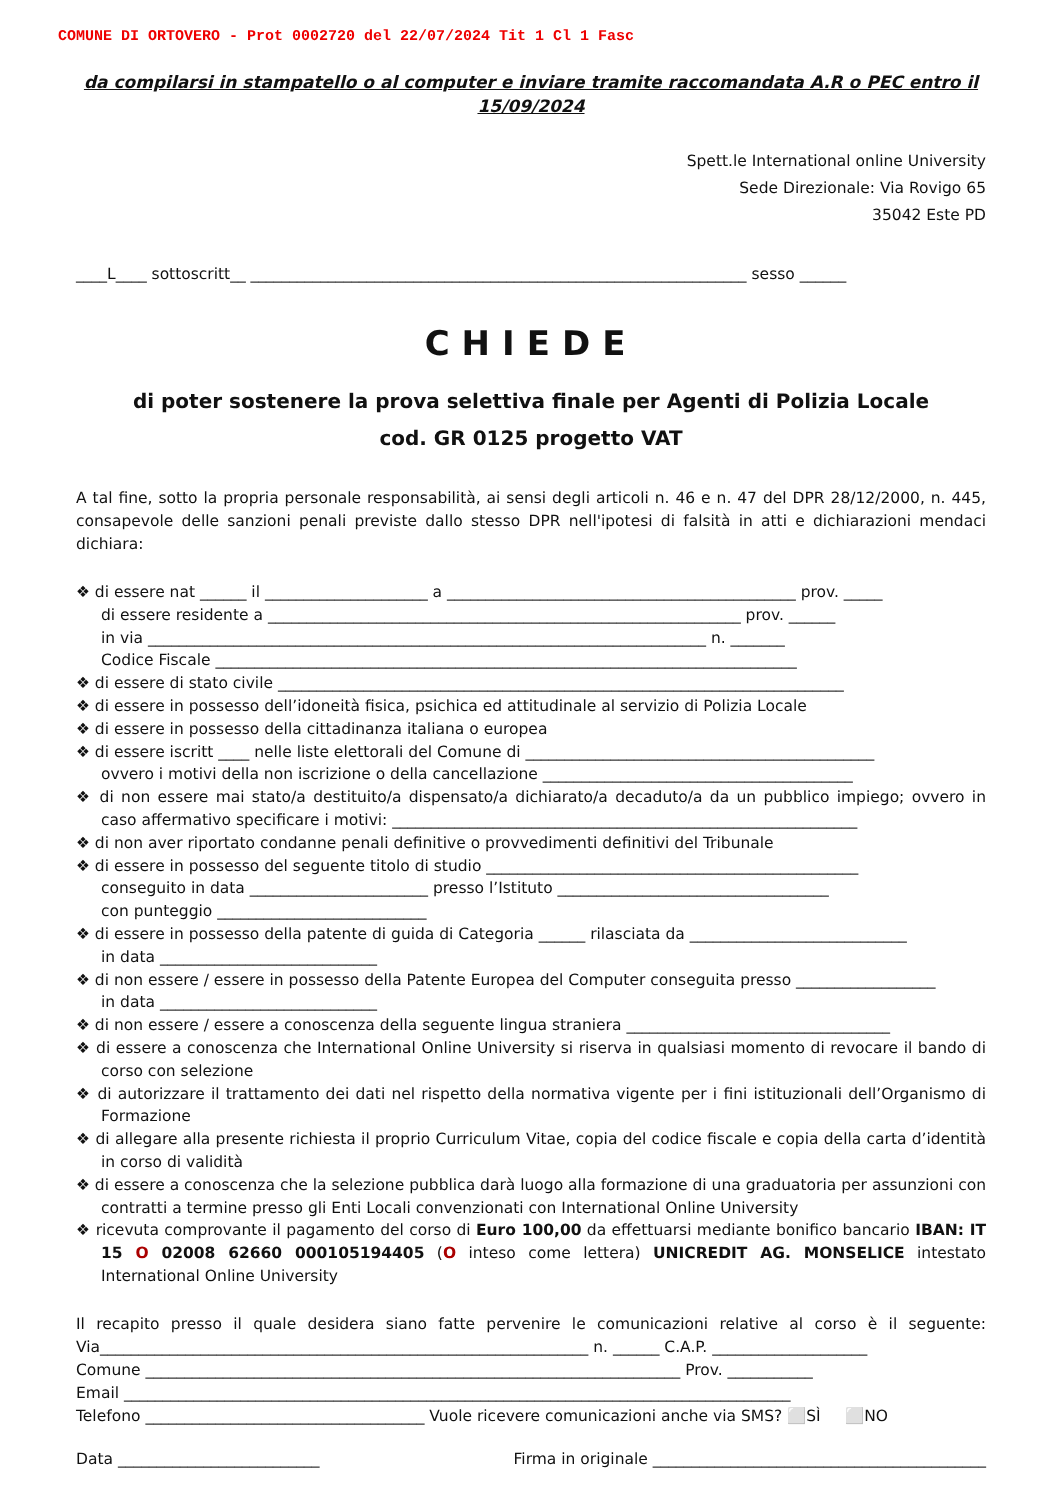COMUNE DI ORTOVERO - Prot 0002720 del 22/07/2024 Tit 1 Cl 1 Fasc
da compilarsi in stampatello o al computer e inviare tramite raccomandata A.R o PEC entro il 15/09/2024
Spett.le International online University
Sede Direzionale: Via Rovigo 65
35042 Este PD
____L____ sottoscritt__ ________________________________________________________________ sesso ______
CHIEDE
di poter sostenere la prova selettiva finale per Agenti di Polizia Locale
cod. GR 0125 progetto VAT
A tal fine, sotto la propria personale responsabilità, ai sensi degli articoli n. 46 e n. 47 del DPR 28/12/2000, n. 445, consapevole delle sanzioni penali previste dallo stesso DPR nell'ipotesi di falsità in atti e dichiarazioni mendaci dichiara:
❖ di essere nat ______ il _____________________ a _____________________________________________ prov. _____
di essere residente a _____________________________________________________________ prov. ______
in via ________________________________________________________________________ n. _______
Codice Fiscale ___________________________________________________________________________
❖ di essere di stato civile _________________________________________________________________________
❖ di essere in possesso dell’idoneità fisica, psichica ed attitudinale al servizio di Polizia Locale
❖ di essere in possesso della cittadinanza italiana o europea
❖ di essere iscritt ____ nelle liste elettorali del Comune di _____________________________________________
ovvero i motivi della non iscrizione o della cancellazione ________________________________________
❖ di non essere mai stato/a destituito/a dispensato/a dichiarato/a decaduto/a da un pubblico impiego; ovvero in caso affermativo specificare i motivi: ____________________________________________________________
❖ di non aver riportato condanne penali definitive o provvedimenti definitivi del Tribunale
❖ di essere in possesso del seguente titolo di studio ________________________________________________
conseguito in data _______________________ presso l’Istituto ___________________________________
con punteggio ___________________________
❖ di essere in possesso della patente di guida di Categoria ______ rilasciata da ____________________________
in data ____________________________
❖ di non essere / essere in possesso della Patente Europea del Computer conseguita presso __________________
in data ____________________________
❖ di non essere / essere a conoscenza della seguente lingua straniera __________________________________
❖ di essere a conoscenza che International Online University si riserva in qualsiasi momento di revocare il bando di corso con selezione
❖ di autorizzare il trattamento dei dati nel rispetto della normativa vigente per i fini istituzionali dell’Organismo di Formazione
❖ di allegare alla presente richiesta il proprio Curriculum Vitae, copia del codice fiscale e copia della carta d’identità in corso di validità
❖ di essere a conoscenza che la selezione pubblica darà luogo alla formazione di una graduatoria per assunzioni con contratti a termine presso gli Enti Locali convenzionati con International Online University
❖ ricevuta comprovante il pagamento del corso di Euro 100,00 da effettuarsi mediante bonifico bancario IBAN: IT 15 O 02008 62660 000105194405 (O inteso come lettera) UNICREDIT AG. MONSELICE intestato International Online University
Il recapito presso il quale desidera siano fatte pervenire le comunicazioni relative al corso è il seguente: Via_______________________________________________________________ n. ______ C.A.P. ____________________
Comune _____________________________________________________________________ Prov. ___________
Email ______________________________________________________________________________________
Telefono ____________________________________ Vuole ricevere comunicazioni anche via SMS? ⬜SÌ ⬜NO
Data __________________________ Firma in originale ___________________________________________